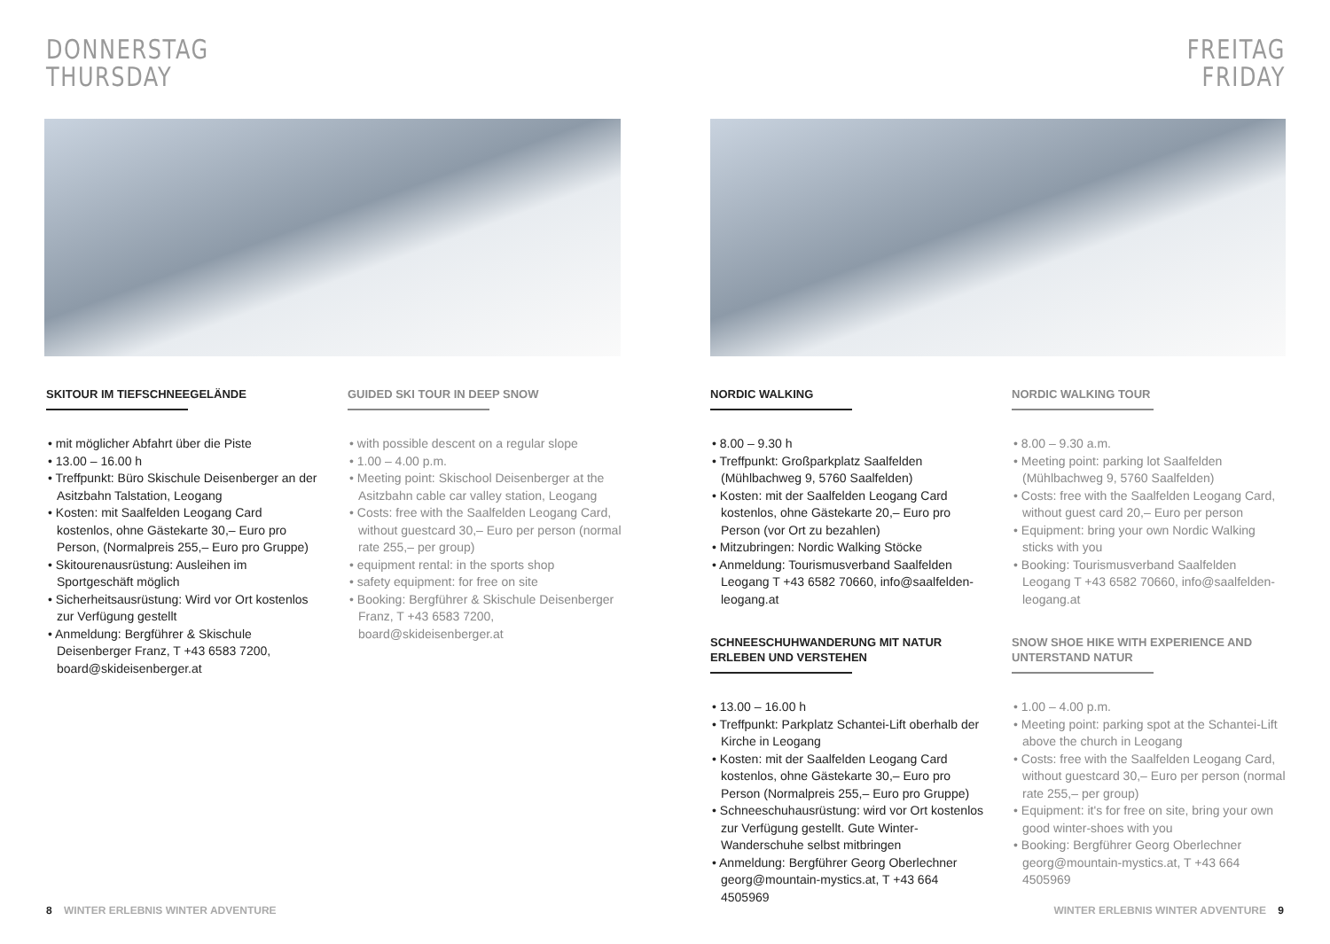DONNERSTAG
THURSDAY
SKITOUR IM TIEFSCHNEEGELÄNDE
• mit möglicher Abfahrt über die Piste
• 13.00 – 16.00 h
• Treffpunkt: Büro Skischule Deisenberger an der Asitzbahn Talstation, Leogang
• Kosten: mit Saalfelden Leogang Card kostenlos, ohne Gästekarte 30,– Euro pro Person, (Normalpreis 255,– Euro pro Gruppe)
• Skitourenausrüstung: Ausleihen im Sportgeschäft möglich
• Sicherheitsausrüstung: Wird vor Ort kostenlos zur Verfügung gestellt
• Anmeldung: Bergführer & Skischule Deisenberger Franz, T +43 6583 7200, board@skideisenberger.at
GUIDED SKI TOUR IN DEEP SNOW
• with possible descent on a regular slope
• 1.00 – 4.00 p.m.
• Meeting point: Skischool Deisenberger at the Asitzbahn cable car valley station, Leogang
• Costs: free with the Saalfelden Leogang Card, without guestcard 30,– Euro per person (normal rate 255,– per group)
• equipment rental: in the sports shop
• safety equipment: for free on site
• Booking: Bergführer & Skischule Deisenberger Franz, T +43 6583 7200, board@skideisenberger.at
8 WINTER ERLEBNIS WINTER ADVENTURE
FREITAG
FRIDAY
NORDIC WALKING
• 8.00 – 9.30 h
• Treffpunkt: Großparkplatz Saalfelden (Mühlbachweg 9, 5760 Saalfelden)
• Kosten: mit der Saalfelden Leogang Card kostenlos, ohne Gästekarte 20,– Euro pro Person (vor Ort zu bezahlen)
• Mitzubringen: Nordic Walking Stöcke
• Anmeldung: Tourismusverband Saalfelden Leogang T +43 6582 70660, info@saalfelden-leogang.at
SCHNEESCHUHWANDERUNG MIT NATUR ERLEBEN UND VERSTEHEN
• 13.00 – 16.00 h
• Treffpunkt: Parkplatz Schantei-Lift oberhalb der Kirche in Leogang
• Kosten: mit der Saalfelden Leogang Card kostenlos, ohne Gästekarte 30,– Euro pro Person (Normalpreis 255,– Euro pro Gruppe)
• Schneeschuhausrüstung: wird vor Ort kostenlos zur Verfügung gestellt. Gute Winter-Wanderschuhe selbst mitbringen
• Anmeldung: Bergführer Georg Oberlechner georg@mountain-mystics.at, T +43 664 4505969
NORDIC WALKING TOUR
• 8.00 – 9.30 a.m.
• Meeting point: parking lot Saalfelden (Mühlbachweg 9, 5760 Saalfelden)
• Costs: free with the Saalfelden Leogang Card, without guest card 20,– Euro per person
• Equipment: bring your own Nordic Walking sticks with you
• Booking: Tourismusverband Saalfelden Leogang T +43 6582 70660, info@saalfelden-leogang.at
SNOW SHOE HIKE WITH EXPERIENCE AND UNTERSTAND NATUR
• 1.00 – 4.00 p.m.
• Meeting point: parking spot at the Schantei-Lift above the church in Leogang
• Costs: free with the Saalfelden Leogang Card, without guestcard 30,– Euro per person (normal rate 255,– per group)
• Equipment: it's for free on site, bring your own good winter-shoes with you
• Booking: Bergführer Georg Oberlechner georg@mountain-mystics.at, T +43 664 4505969
WINTER ERLEBNIS WINTER ADVENTURE 9